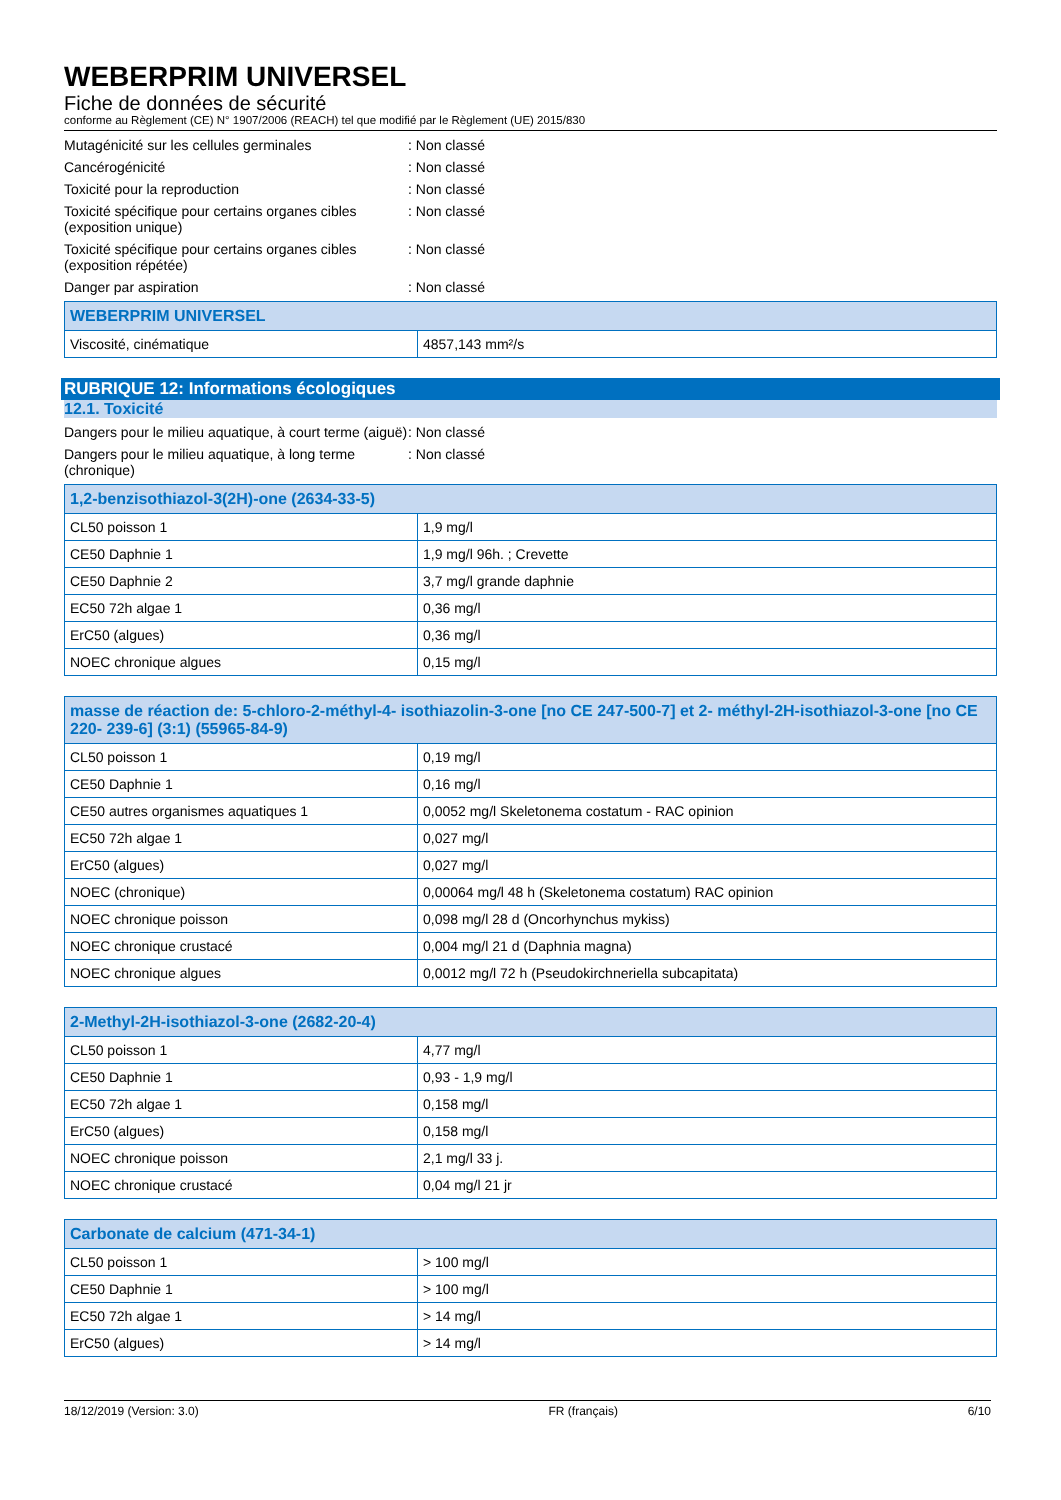WEBERPRIM UNIVERSEL
Fiche de données de sécurité
conforme au Règlement (CE) N° 1907/2006 (REACH) tel que modifié par le Règlement (UE) 2015/830
Mutagénicité sur les cellules germinales : Non classé
Cancérogénicité : Non classé
Toxicité pour la reproduction : Non classé
Toxicité spécifique pour certains organes cibles (exposition unique)
: Non classé
Toxicité spécifique pour certains organes cibles (exposition répétée)
: Non classé
Danger par aspiration : Non classé
| WEBERPRIM UNIVERSEL | |
| --- | --- |
| Viscosité, cinématique | 4857,143 mm²/s |
RUBRIQUE 12: Informations écologiques
12.1. Toxicité
Dangers pour le milieu aquatique, à court terme (aiguë)
: Non classé
Dangers pour le milieu aquatique, à long terme (chronique)
: Non classé
| 1,2-benzisothiazol-3(2H)-one (2634-33-5) | |
| --- | --- |
| CL50 poisson 1 | 1,9 mg/l |
| CE50 Daphnie 1 | 1,9 mg/l 96h. ; Crevette |
| CE50 Daphnie 2 | 3,7 mg/l grande daphnie |
| EC50 72h algae 1 | 0,36 mg/l |
| ErC50 (algues) | 0,36 mg/l |
| NOEC chronique algues | 0,15 mg/l |
| masse de réaction de: 5-chloro-2-méthyl-4- isothiazolin-3-one [no CE 247-500-7] et 2- méthyl-2H-isothiazol-3-one [no CE 220- 239-6] (3:1) (55965-84-9) | |
| --- | --- |
| CL50 poisson 1 | 0,19 mg/l |
| CE50 Daphnie 1 | 0,16 mg/l |
| CE50 autres organismes aquatiques 1 | 0,0052 mg/l Skeletonema costatum - RAC opinion |
| EC50 72h algae 1 | 0,027 mg/l |
| ErC50 (algues) | 0,027 mg/l |
| NOEC (chronique) | 0,00064 mg/l 48 h (Skeletonema costatum) RAC opinion |
| NOEC chronique poisson | 0,098 mg/l 28 d (Oncorhynchus mykiss) |
| NOEC chronique crustacé | 0,004 mg/l 21 d (Daphnia magna) |
| NOEC chronique algues | 0,0012 mg/l 72 h (Pseudokirchneriella subcapitata) |
| 2-Methyl-2H-isothiazol-3-one (2682-20-4) | |
| --- | --- |
| CL50 poisson 1 | 4,77 mg/l |
| CE50 Daphnie 1 | 0,93 - 1,9 mg/l |
| EC50 72h algae 1 | 0,158 mg/l |
| ErC50 (algues) | 0,158 mg/l |
| NOEC chronique poisson | 2,1 mg/l 33 j. |
| NOEC chronique crustacé | 0,04 mg/l 21 jr |
| Carbonate de calcium (471-34-1) | |
| --- | --- |
| CL50 poisson 1 | > 100 mg/l |
| CE50 Daphnie 1 | > 100 mg/l |
| EC50 72h algae 1 | > 14 mg/l |
| ErC50 (algues) | > 14 mg/l |
18/12/2019 (Version: 3.0) FR (français) 6/10